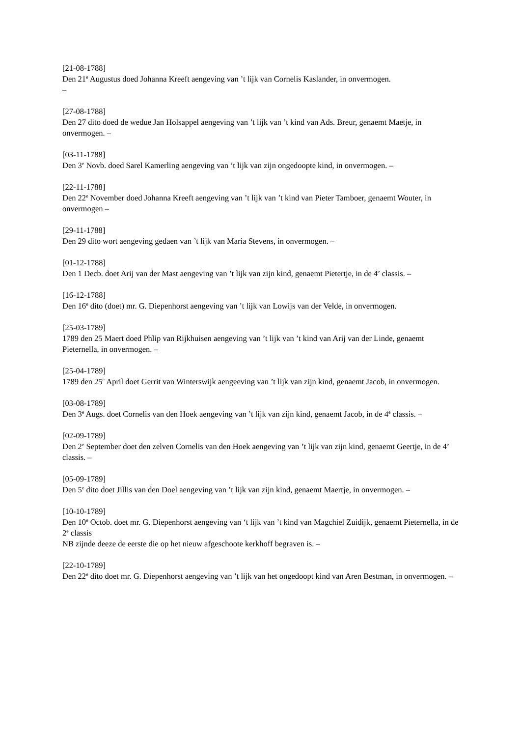[21-08-1788]
Den 21<sup>e</sup> Augustus doed Johanna Kreeft aengeving van ’t lijk van Cornelis Kaslander, in onvermogen.
–
[27-08-1788]
Den 27 dito doed de wedue Jan Holsappel aengeving van ’t lijk van ’t kind van Ads. Breur, genaemt Maetje, in onvermogen. –
[03-11-1788]
Den 3<sup>e</sup> Novb. doed Sarel Kamerling aengeving van ’t lijk van zijn ongedoopte kind, in onvermogen. –
[22-11-1788]
Den 22<sup>e</sup> November doed Johanna Kreeft aengeving van ’t lijk van ’t kind van Pieter Tamboer, genaemt Wouter, in onvermogen –
[29-11-1788]
Den 29 dito wort aengeving gedaen van ’t lijk van Maria Stevens, in onvermogen. –
[01-12-1788]
Den 1 Decb. doet Arij van der Mast aengeving van ’t lijk van zijn kind, genaemt Pietertje, in de 4<sup>e</sup> classis. –
[16-12-1788]
Den 16<sup>e</sup> dito (doet) mr. G. Diepenhorst aengeving van ’t lijk van Lowijs van der Velde, in onvermogen.
[25-03-1789]
1789 den 25 Maert doed Phlip van Rijkhuisen aengeving van ’t lijk van ’t kind van Arij van der Linde, genaemt Pieternella, in onvermogen. –
[25-04-1789]
1789 den 25<sup>e</sup> April doet Gerrit van Winterswijk aengeeving van ’t lijk van zijn kind, genaemt Jacob, in onvermogen.
[03-08-1789]
Den 3<sup>e</sup> Augs. doet Cornelis van den Hoek aengeving van ’t lijk van zijn kind, genaemt Jacob, in de 4<sup>e</sup> classis. –
[02-09-1789]
Den 2<sup>e</sup> September doet den zelven Cornelis van den Hoek aengeving van ’t lijk van zijn kind, genaemt Geertje, in de 4<sup>e</sup> classis. –
[05-09-1789]
Den 5<sup>e</sup> dito doet Jillis van den Doel aengeving van ’t lijk van zijn kind, genaemt Maertje, in onvermogen. –
[10-10-1789]
Den 10<sup>e</sup> Octob. doet mr. G. Diepenhorst aengeving van ‘t lijk van ’t kind van Magchiel Zuidijk, genaemt Pieternella, in de 2<sup>e</sup> classis
NB zijnde deeze de eerste die op het nieuw afgeschoote kerkhoff begraven is. –
[22-10-1789]
Den 22<sup>e</sup> dito doet mr. G. Diepenhorst aengeving van ’t lijk van het ongedoopt kind van Aren Bestman, in onvermogen. –